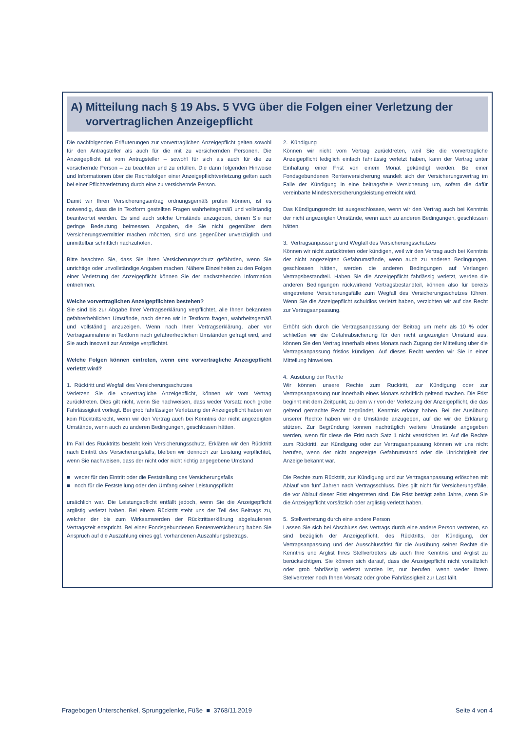A) Mitteilung nach § 19 Abs. 5 VVG über die Folgen einer Verletzung der
vorvertraglichen Anzeigepflicht
Die nachfolgenden Erläuterungen zur vorvertraglichen Anzeigepflicht gelten sowohl für den Antragsteller als auch für die mit zu versichernden Personen. Die Anzeigepflicht ist vom Antragsteller – sowohl für sich als auch für die zu versichernde Person – zu beachten und zu erfüllen. Die dann folgenden Hinweise und Informationen über die Rechtsfolgen einer Anzeigepflichtverletzung gelten auch bei einer Pflichtverletzung durch eine zu versichernde Person.
Damit wir Ihren Versicherungsantrag ordnungsgemäß prüfen können, ist es notwendig, dass die in Textform gestellten Fragen wahrheitsgemäß und vollständig beantwortet werden. Es sind auch solche Umstände anzugeben, denen Sie nur geringe Bedeutung beimessen. Angaben, die Sie nicht gegenüber dem Versicherungsvermittler machen möchten, sind uns gegenüber unverzüglich und unmittelbar schriftlich nachzuholen.
Bitte beachten Sie, dass Sie Ihren Versicherungsschutz gefährden, wenn Sie unrichtige oder unvollständige Angaben machen. Nähere Einzelheiten zu den Folgen einer Verletzung der Anzeigepflicht können Sie der nachstehenden Information entnehmen.
Welche vorvertraglichen Anzeigepflichten bestehen?
Sie sind bis zur Abgabe Ihrer Vertragserklärung verpflichtet, alle Ihnen bekannten gefahrerheblichen Umstände, nach denen wir in Textform fragen, wahrheitsgemäß und vollständig anzuzeigen. Wenn nach Ihrer Vertragserklärung, aber vor Vertragsannahme in Textform nach gefahrerheblichen Umständen gefragt wird, sind Sie auch insoweit zur Anzeige verpflichtet.
Welche Folgen können eintreten, wenn eine vorvertragliche Anzeigepflicht verletzt wird?
1. Rücktritt und Wegfall des Versicherungsschutzes
Verletzen Sie die vorvertragliche Anzeigepflicht, können wir vom Vertrag zurücktreten. Dies gilt nicht, wenn Sie nachweisen, dass weder Vorsatz noch grobe Fahrlässigkeit vorliegt. Bei grob fahrlässiger Verletzung der Anzeigepflicht haben wir kein Rücktrittsrecht, wenn wir den Vertrag auch bei Kenntnis der nicht angezeigten Umstände, wenn auch zu anderen Bedingungen, geschlossen hätten.
Im Fall des Rücktritts besteht kein Versicherungsschutz. Erklären wir den Rücktritt nach Eintritt des Versicherungsfalls, bleiben wir dennoch zur Leistung verpflichtet, wenn Sie nachweisen, dass der nicht oder nicht richtig angegebene Umstand
■ weder für den Eintritt oder die Feststellung des Versicherungsfalls
■ noch für die Feststellung oder den Umfang seiner Leistungspflicht
ursächlich war. Die Leistungspflicht entfällt jedoch, wenn Sie die Anzeigepflicht arglistig verletzt haben. Bei einem Rücktritt steht uns der Teil des Beitrags zu, welcher der bis zum Wirksamwerden der Rücktrittserklärung abgelaufenen Vertragszeit entspricht. Bei einer Fondsgebundenen Rentenversicherung haben Sie Anspruch auf die Auszahlung eines ggf. vorhandenen Auszahlungsbetrags.
2. Kündigung
Können wir nicht vom Vertrag zurücktreten, weil Sie die vorvertragliche Anzeigepflicht lediglich einfach fahrlässig verletzt haben, kann der Vertrag unter Einhaltung einer Frist von einem Monat gekündigt werden. Bei einer Fondsgebundenen Rentenversicherung wandelt sich der Versicherungsvertrag im Falle der Kündigung in eine beitragsfreie Versicherung um, sofern die dafür vereinbarte Mindestversicherungsleistung erreicht wird.
Das Kündigungsrecht ist ausgeschlossen, wenn wir den Vertrag auch bei Kenntnis der nicht angezeigten Umstände, wenn auch zu anderen Bedingungen, geschlossen hätten.
3. Vertragsanpassung und Wegfall des Versicherungsschutzes
Können wir nicht zurücktreten oder kündigen, weil wir den Vertrag auch bei Kenntnis der nicht angezeigten Gefahrumstände, wenn auch zu anderen Bedingungen, geschlossen hätten, werden die anderen Bedingungen auf Verlangen Vertragsbestandteil. Haben Sie die Anzeigepflicht fahrlässig verletzt, werden die anderen Bedingungen rückwirkend Vertragsbestandteil, können also für bereits eingetretene Versicherungsfälle zum Wegfall des Versicherungsschutzes führen. Wenn Sie die Anzeigepflicht schuldlos verletzt haben, verzichten wir auf das Recht zur Vertragsanpassung.
Erhöht sich durch die Vertragsanpassung der Beitrag um mehr als 10 % oder schließen wir die Gefahrabsicherung für den nicht angezeigten Umstand aus, können Sie den Vertrag innerhalb eines Monats nach Zugang der Mitteilung über die Vertragsanpassung fristlos kündigen. Auf dieses Recht werden wir Sie in einer Mitteilung hinweisen.
4. Ausübung der Rechte
Wir können unsere Rechte zum Rücktritt, zur Kündigung oder zur Vertragsanpassung nur innerhalb eines Monats schriftlich geltend machen. Die Frist beginnt mit dem Zeitpunkt, zu dem wir von der Verletzung der Anzeigepflicht, die das geltend gemachte Recht begründet, Kenntnis erlangt haben. Bei der Ausübung unserer Rechte haben wir die Umstände anzugeben, auf die wir die Erklärung stützen. Zur Begründung können nachträglich weitere Umstände angegeben werden, wenn für diese die Frist nach Satz 1 nicht verstrichen ist. Auf die Rechte zum Rücktritt, zur Kündigung oder zur Vertragsanpassung können wir uns nicht berufen, wenn der nicht angezeigte Gefahrumstand oder die Unrichtigkeit der Anzeige bekannt war.
Die Rechte zum Rücktritt, zur Kündigung und zur Vertragsanpassung erlöschen mit Ablauf von fünf Jahren nach Vertragsschluss. Dies gilt nicht für Versicherungsfälle, die vor Ablauf dieser Frist eingetreten sind. Die Frist beträgt zehn Jahre, wenn Sie die Anzeigepflicht vorsätzlich oder arglistig verletzt haben.
5. Stellvertretung durch eine andere Person
Lassen Sie sich bei Abschluss des Vertrags durch eine andere Person vertreten, so sind bezüglich der Anzeigepflicht, des Rücktritts, der Kündigung, der Vertragsanpassung und der Ausschlussfrist für die Ausübung seiner Rechte die Kenntnis und Arglist Ihres Stellvertreters als auch Ihre Kenntnis und Arglist zu berücksichtigen. Sie können sich darauf, dass die Anzeigepflicht nicht vorsätzlich oder grob fahrlässig verletzt worden ist, nur berufen, wenn weder Ihrem Stellvertreter noch Ihnen Vorsatz oder grobe Fahrlässigkeit zur Last fällt.
Fragebogen Unterschenkel, Sprunggelenke, Füße ■ 3768/11.2019 Seite 4 von 4